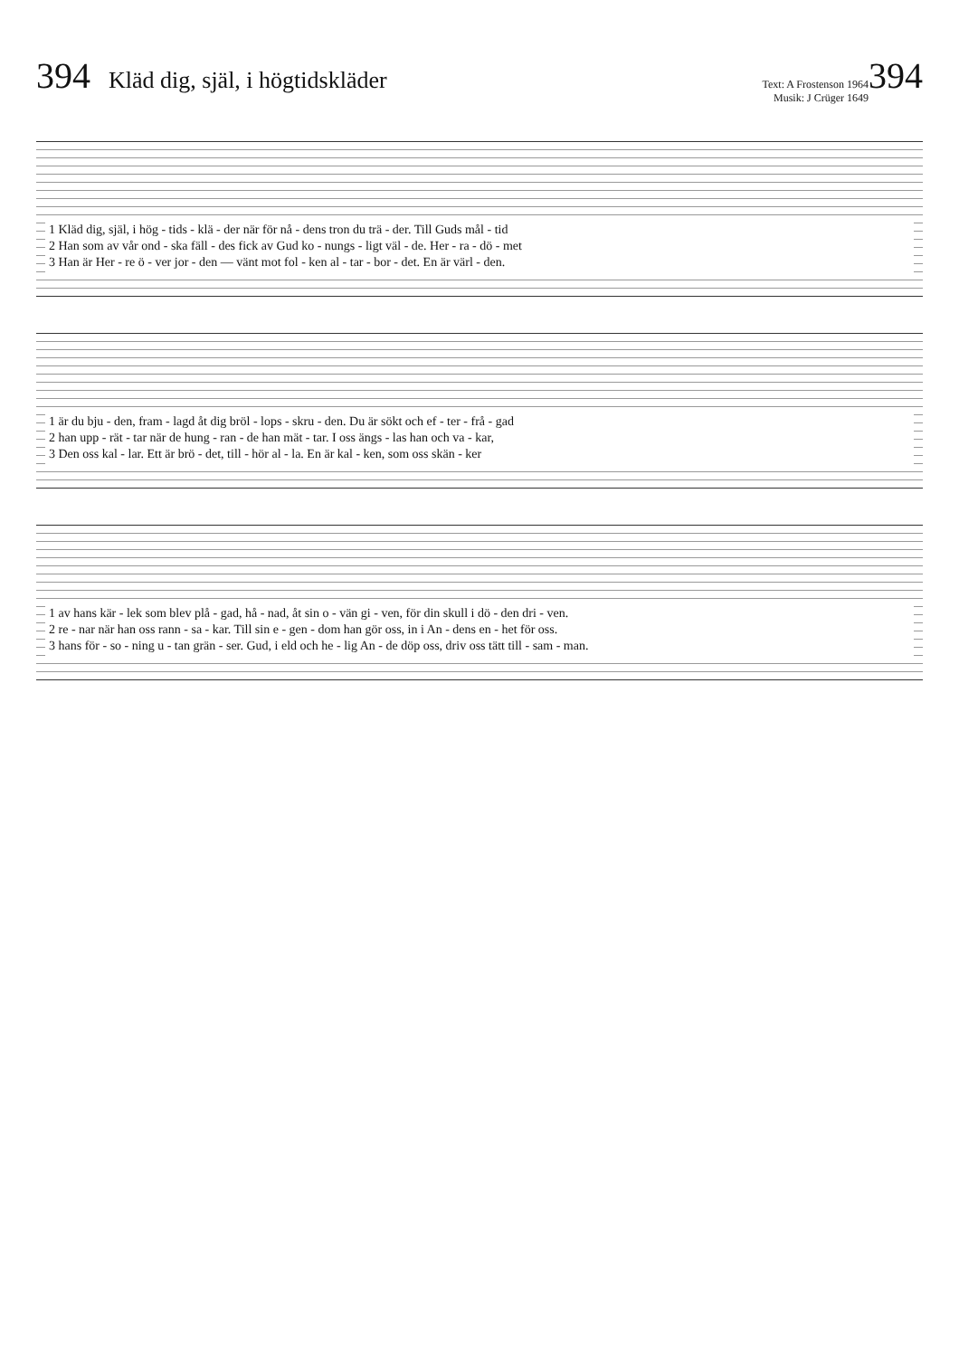394 Kläd dig, själ, i högtidskläder Text: A Frostenson 1964
Musik: J Crüger 1649 394
1 Kläd dig, själ, i hög - tids - klä - der när för nå - dens tron du trä - der. Till Guds mål - tid
2 Han som av vår ond - ska fäll - des fick av Gud ko - nungs - ligt väl - de. Her - ra - dö - met
3 Han är Her - re ö - ver jor - den — vänt mot fol - ken al - tar - bor - det. En är värl - den.
1 är du bju - den, fram - lagd åt dig bröl - lops - skru - den. Du är sökt och ef - ter - frå - gad
2 han upp - rät - tar när de hung - ran - de han mät - tar. I oss ängs - las han och va - kar,
3 Den oss kal - lar. Ett är brö - det, till - hör al - la. En är kal - ken, som oss skän - ker
1 av hans kär - lek som blev plå - gad, hå - nad, åt sin o - vän gi - ven, för din skull i dö - den dri - ven.
2 re - nar när han oss rann - sa - kar. Till sin e - gen - dom han gör oss, in i An - dens en - het för oss.
3 hans för - so - ning u - tan grän - ser. Gud, i eld och he - lig An - de döp oss, driv oss tätt till - sam - man.